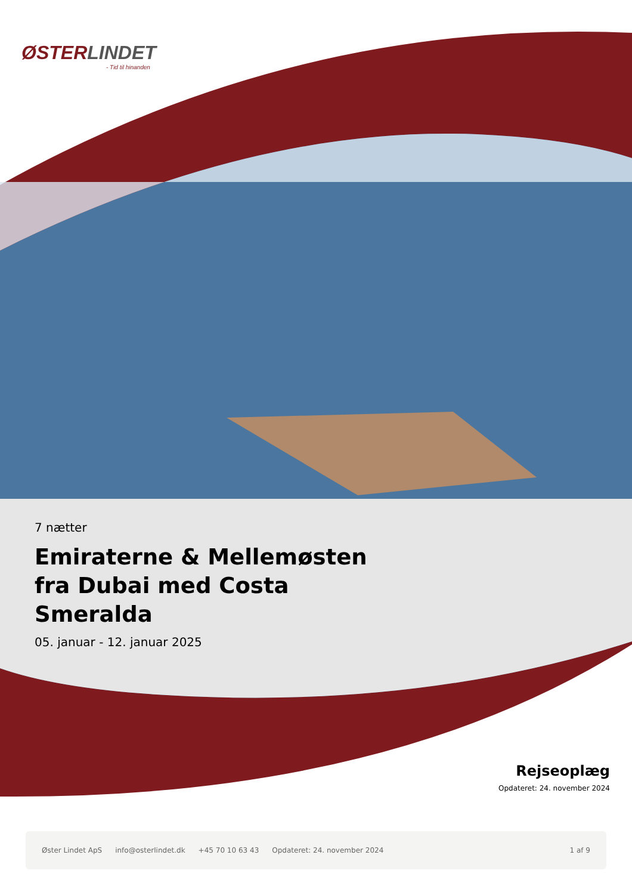ØSTERLINDET
- Tid til hinanden
7 nætter
Emiraterne & Mellemøsten fra Dubai med Costa Smeralda
05. januar - 12. januar 2025
Rejseoplæg
Opdateret: 24. november 2024
Øster Lindet ApS info@osterlindet.dk +45 70 10 63 43 Opdateret: 24. november 2024 1 af 9